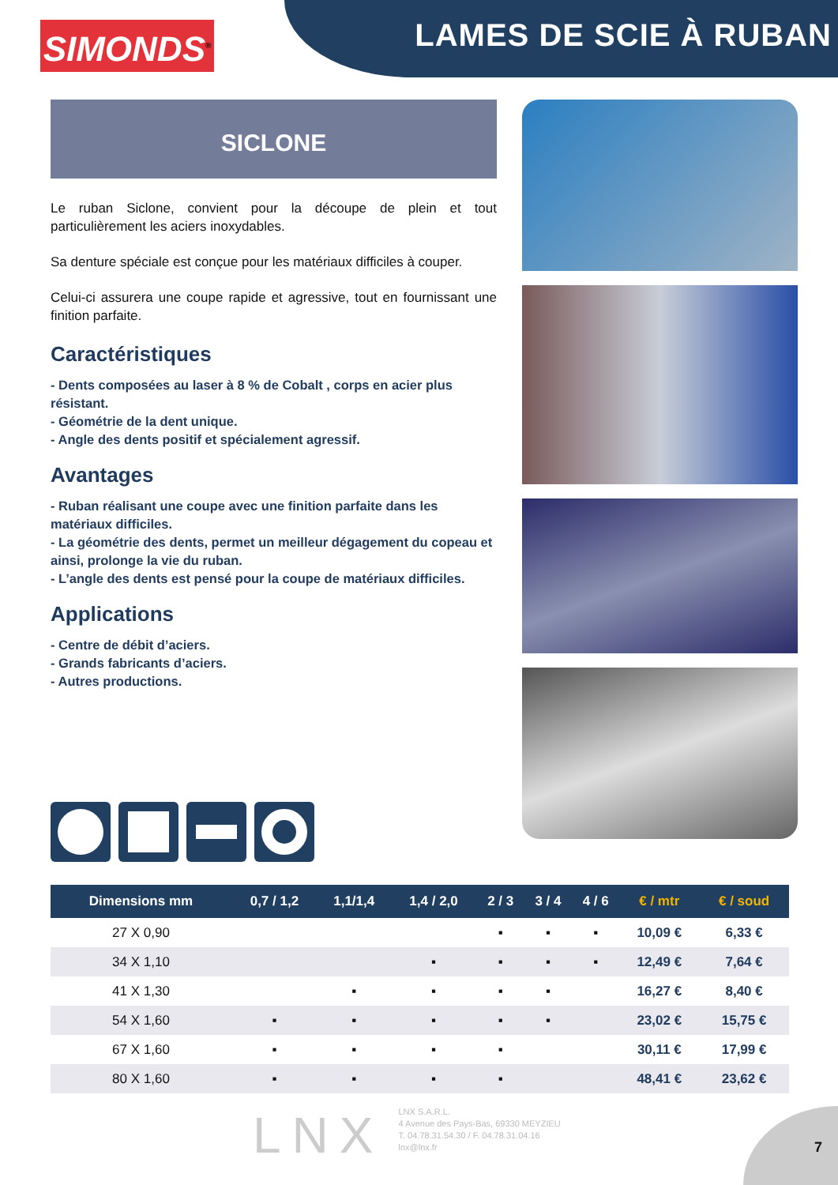LAMES DE SCIE À RUBAN
SIMONDS<sup>®</sup>
SICLONE
Le ruban Siclone, convient pour la découpe de plein et tout particulièrement les aciers inoxydables.
Sa denture spéciale est conçue pour les matériaux difficiles à couper.
Celui-ci assurera une coupe rapide et agressive, tout en fournissant une finition parfaite.
Caractéristiques
- Dents composées au laser à 8 % de Cobalt , corps en acier plus résistant.
- Géométrie de la dent unique.
- Angle des dents positif et spécialement agressif.
Avantages
- Ruban réalisant une coupe avec une finition parfaite dans les matériaux difficiles.
- La géométrie des dents, permet un meilleur dégagement du copeau et ainsi, prolonge la vie du ruban.
- L’angle des dents est pensé pour la coupe de matériaux difficiles.
Applications
- Centre de débit d’aciers.
- Grands fabricants d’aciers.
- Autres productions.
| Dimensions mm | 0,7 / 1,2 | 1,1/1,4 | 1,4 / 2,0 | 2 / 3 | 3 / 4 | 4 / 6 | € / mtr | € / soud |
| --- | --- | --- | --- | --- | --- | --- | --- | --- |
| 27 X 0,90 | | | | ▪ | ▪ | ▪ | 10,09 € | 6,33 € |
| 34 X 1,10 | | | ▪ | ▪ | ▪ | ▪ | 12,49 € | 7,64 € |
| 41 X 1,30 | | ▪ | ▪ | ▪ | ▪ | | 16,27 € | 8,40 € |
| 54 X 1,60 | ▪ | ▪ | ▪ | ▪ | ▪ | | 23,02 € | 15,75 € |
| 67 X 1,60 | ▪ | ▪ | ▪ | ▪ | | | 30,11 € | 17,99 € |
| 80 X 1,60 | ▪ | ▪ | ▪ | ▪ | | | 48,41 € | 23,62 € |
LNX
LNX S.A.R.L.
4 Avenue des Pays-Bas, 69330 MEYZIEU
T. 04.78.31.54.30 / F. 04.78.31.04.16
lnx@lnx.fr
7